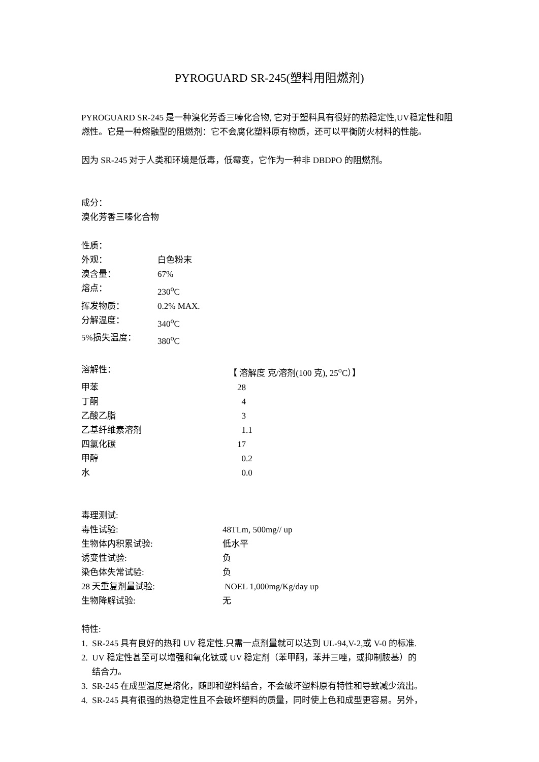PYROGUARD SR-245(塑料用阻燃剂)
PYROGUARD SR-245 是一种溴化芳香三嗪化合物, 它对于塑料具有很好的热稳定性,UV稳定性和阻燃性。它是一种熔融型的阻燃剂：它不会腐化塑料原有物质，还可以平衡防火材料的性能。
因为 SR-245 对于人类和环境是低毒，低霉变，它作为一种非 DBDPO 的阻燃剂。
成分：
溴化芳香三嗪化合物
性质：
| 外观： | 白色粉末 |
| 溴含量： | 67% |
| 熔点： | 230<sup>o</sup>C |
| 挥发物质： | 0.2% MAX. |
| 分解温度： | 340<sup>o</sup>C |
| 5%损失温度： | 380<sup>o</sup>C |
| 溶解性： | 【 溶解度 克/溶剂(100 克), 25<sup>o</sup>C）】 |
| 甲苯 | 28 |
| 丁酮 | 4 |
| 乙酸乙脂 | 3 |
| 乙基纤维素溶剂 | 1.1 |
| 四氯化碳 | 17 |
| 甲醇 | 0.2 |
| 水 | 0.0 |
毒理测试:
| 毒性试验: | 48TLm, 500mg// up |
| 生物体内积累试验: | 低水平 |
| 诱变性试验: | 负 |
| 染色体失常试验: | 负 |
| 28 天重复剂量试验: | NOEL 1,000mg/Kg/day up |
| 生物降解试验: | 无 |
特性:
1. SR-245 具有良好的热和 UV 稳定性.只需一点剂量就可以达到 UL-94,V-2,或 V-0 的标准.
2. UV 稳定性甚至可以增强和氧化钛或 UV 稳定剂（苯甲酮，苯并三唑，或抑制胺基）的
结合力。
3. SR-245 在成型温度是熔化，随即和塑料结合，不会破坏塑料原有特性和导致减少流出。
4. SR-245 具有很强的热稳定性且不会破坏塑料的质量，同时使上色和成型更容易。另外，